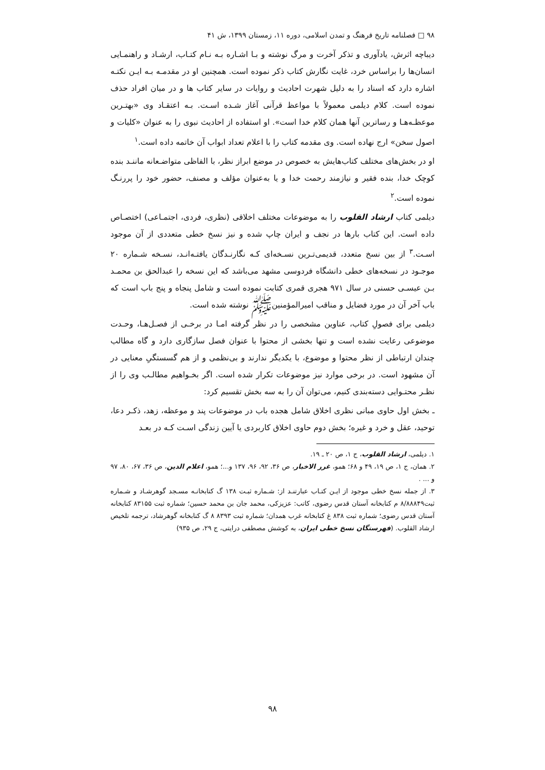۹۸ □ فصلنامه تاریخ فرهنگ و تمدن اسلامی، دوره ۱۱، زمستان ۱۳۹۹، ش ۴۱
دیباچه اثرش، یادآوری و تذکر آخرت و مرگ نوشته و بـا اشـاره بـه نـام کتـاب، ارشـاد و راهنمـایی انسان‌ها را براساس خرد، غایت نگارش کتاب ذکر نموده است. همچنین او در مقدمـه بـه ایـن نکتـه اشاره دارد که اسناد را به دلیل شهرت احادیث و روایات در سایر کتاب ها و در میان افراد حذف نموده است. کلام دیلمی معمولاً با مواعظ قرآنی آغاز شـده اسـت. بـه اعتقـاد وی «بهتـرین موعظـه‌هـا و رساترین آنها همان کلام خدا است». او استفاده از احادیث نبوی را به عنوان «کلیات و اصول سخن» ارج نهاده است. وی مقدمه کتاب را با اعلام تعداد ابواب آن خاتمه داده است.<sup>۱</sup>
او در بخش‌های مختلف کتاب‌هایش به خصوص در موضع ابراز نظر، با الفاظی متواضـعانه ماننـد بنده کوچک خدا، بنده فقیر و نیازمند رحمت خدا و یا به‌عنوان مؤلف و مصنف، حضور خود را پررنـگ نموده است.<sup>۲</sup>
دیلمی کتاب ارشاد القلوب را به موضوعات مختلف اخلاقی (نظری، فردی، اجتمـاعی) اختصـاص داده است. این کتاب بارها در نجف و ایران چاپ شده و نیز نسخ خطی متعددی از آن موجود اسـت.<sup>۳</sup> از بین نسخ متعدد، قدیمی‌تـرین نسـخه‌ای کـه نگارنـدگان یافتـه‌انـد، نسـخه شـماره ۲۰ موجـود در نسخه‌های خطی دانشگاه فردوسی مشهد می‌باشد که این نسخه را عبدالحق بن محمـد بـن عیسـی حسنی در سال ۹۷۱ هجری قمری کتابت نموده است و شامل پنجاه و پنج باب است که باب آخر آن در مورد فضایل و مناقب امیرالمؤمنین‌ﷺ نوشته شده است.
دیلمی برای فصولِ کتاب، عناوین مشخصی را در نظر گرفته امـا در برخـی از فصـل‌هـا، وحـدت موضوعی رعایت نشده است و تنها بخشی از محتوا با عنوان فصل سازگاری دارد و گاه مطالب چندان ارتباطی از نظر محتوا و موضوع، با یکدیگر ندارند و بی‌نظمی و از هم گسستگیِ معنایی در آن مشهود است. در برخی موارد نیز موضوعات تکرار شده است. اگر بخـواهیم مطالـب وی را از نظـر محتـوایی دسته‌بندی کنیم، می‌توان آن را به سه بخش تقسیم کرد:
ـ بخش اول حاوی مبانی نظری اخلاق شامل هجده باب در موضوعات پند و موعظه، زهد، ذکـر دعا، توحید، عقل و خرد و غیره؛ بخش دوم حاوی اخلاق کاربردی یا آیین زندگی اسـت کـه در بعـد
۱. دیلمی، ارشاد القلوب، ج ۱، ص ۲۰ ـ ۱۹.
۲. همان، ج ۱، ص ۱۹، ۴۹ و ۶۸؛ همو، غرر الاخبار، ص ۳۶، ۹۲، ۹۶، ۱۳۷ و...؛ همو، اعلام الدین، ص ۳۶، ۶۷، ۸۰، ۹۷ و ... .
۳. از جمله نسخ خطی موجود از ایـن کتـاب عبارتنـد از: شـماره ثبـت ۱۳۸ گ کتابخانـه مسـجد گوهرشـاد و شـماره ثبت۸/۸۸۸۴۹ م کتابخانه آستان قدس رضوی، کاتب: عزیزکی، محمد جان بن محمد حسین؛ شماره ثبت ۸۳۱۵۵ کتابخانه آستان قدس رضوی؛ شماره ثبت ۸۳۸ غ کتابخانه غرب همدان؛ شماره ثبت ۸۳۹۳ ۸ گ کتابخانه گوهرشاد، ترجمه تلخیص ارشاد القلوب. (فهرستگان نسخ خطی ایران، به کوشش مصطفی درایتی، ج ۲۹، ص ۹۳۵)
۹۸